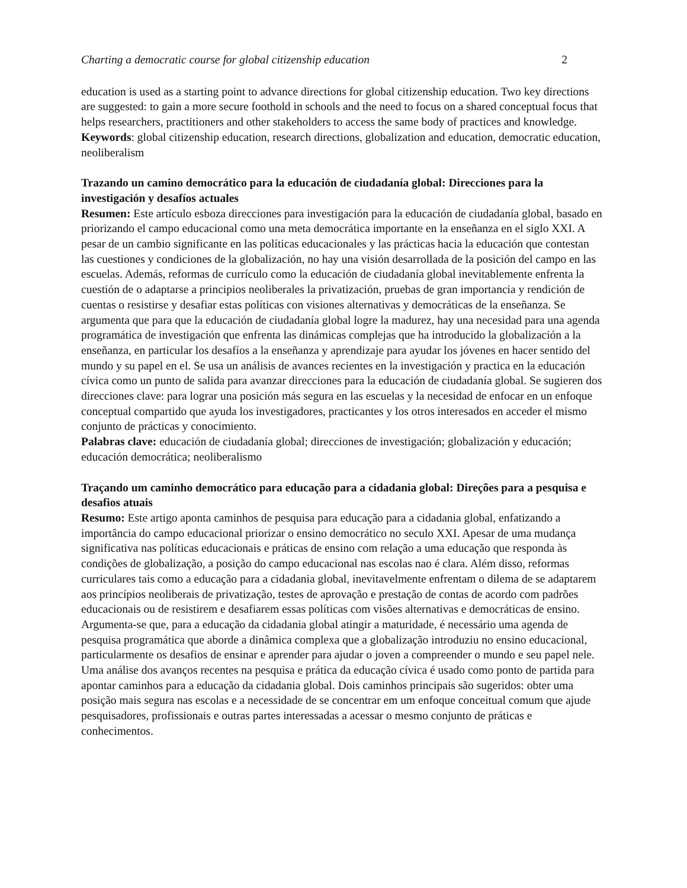Charting a democratic course for global citizenship education 2
education is used as a starting point to advance directions for global citizenship education. Two key directions are suggested: to gain a more secure foothold in schools and the need to focus on a shared conceptual focus that helps researchers, practitioners and other stakeholders to access the same body of practices and knowledge.
Keywords: global citizenship education, research directions, globalization and education, democratic education, neoliberalism
Trazando un camino democrático para la educación de ciudadanía global: Direcciones para la investigación y desafíos actuales
Resumen: Este artículo esboza direcciones para investigación para la educación de ciudadanía global, basado en priorizando el campo educacional como una meta democrática importante en la enseñanza en el siglo XXI. A pesar de un cambio significante en las políticas educacionales y las prácticas hacia la educación que contestan las cuestiones y condiciones de la globalización, no hay una visión desarrollada de la posición del campo en las escuelas. Además, reformas de currículo como la educación de ciudadanía global inevitablemente enfrenta la cuestión de o adaptarse a principios neoliberales la privatización, pruebas de gran importancia y rendición de cuentas o resistirse y desafiar estas políticas con visiones alternativas y democráticas de la enseñanza. Se argumenta que para que la educación de ciudadanía global logre la madurez, hay una necesidad para una agenda programática de investigación que enfrenta las dinámicas complejas que ha introducido la globalización a la enseñanza, en particular los desafíos a la enseñanza y aprendizaje para ayudar los jóvenes en hacer sentido del mundo y su papel en el. Se usa un análisis de avances recientes en la investigación y practica en la educación cívica como un punto de salida para avanzar direcciones para la educación de ciudadanía global. Se sugieren dos direcciones clave: para lograr una posición más segura en las escuelas y la necesidad de enfocar en un enfoque conceptual compartido que ayuda los investigadores, practicantes y los otros interesados en acceder el mismo conjunto de prácticas y conocimiento.
Palabras clave: educación de ciudadanía global; direcciones de investigación; globalización y educación; educación democrática; neoliberalismo
Traçando um caminho democrático para educação para a cidadania global: Direções para a pesquisa e desafios atuais
Resumo: Este artigo aponta caminhos de pesquisa para educação para a cidadania global, enfatizando a importância do campo educacional priorizar o ensino democrático no seculo XXI. Apesar de uma mudança significativa nas políticas educacionais e práticas de ensino com relação a uma educação que responda às condições de globalização, a posição do campo educacional nas escolas nao é clara. Além disso, reformas curriculares tais como a educação para a cidadania global, inevitavelmente enfrentam o dilema de se adaptarem aos princípios neoliberais de privatização, testes de aprovação e prestação de contas de acordo com padrões educacionais ou de resistirem e desafiarem essas políticas com visões alternativas e democráticas de ensino. Argumenta-se que, para a educação da cidadania global atingir a maturidade, é necessário uma agenda de pesquisa programática que aborde a dinâmica complexa que a globalização introduziu no ensino educacional, particularmente os desafios de ensinar e aprender para ajudar o joven a compreender o mundo e seu papel nele. Uma análise dos avanços recentes na pesquisa e prática da educação cívica é usado como ponto de partida para apontar caminhos para a educação da cidadania global. Dois caminhos principais são sugeridos: obter uma posição mais segura nas escolas e a necessidade de se concentrar em um enfoque conceitual comum que ajude pesquisadores, profissionais e outras partes interessadas a acessar o mesmo conjunto de práticas e conhecimentos.